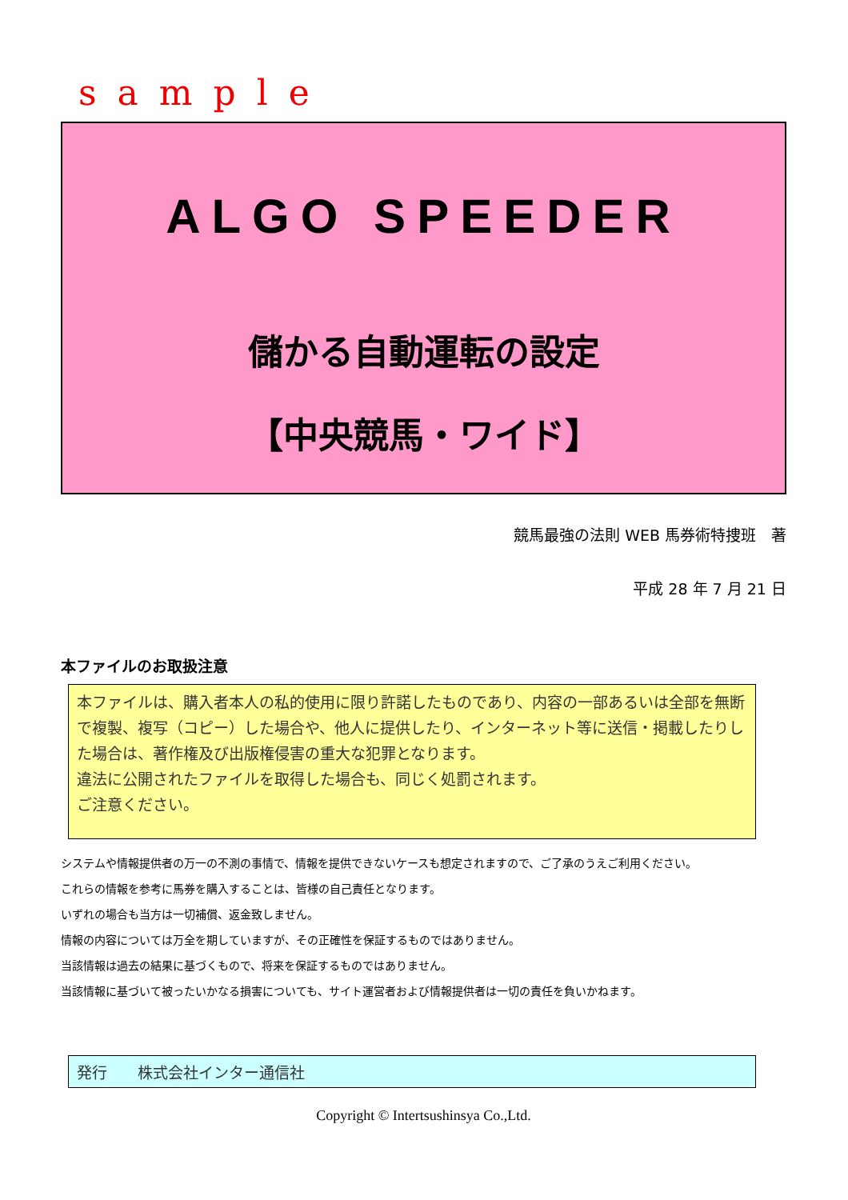sample
ALGO SPEEDER
儲かる自動運転の設定
【中央競馬・ワイド】
競馬最強の法則 WEB 馬券術特捜班　著
平成 28 年 7 月 21 日
本ファイルのお取扱注意
本ファイルは、購入者本人の私的使用に限り許諾したものであり、内容の一部あるいは全部を無断で複製、複写（コピー）した場合や、他人に提供したり、インターネット等に送信・掲載したりした場合は、著作権及び出版権侵害の重大な犯罪となります。
違法に公開されたファイルを取得した場合も、同じく処罰されます。
ご注意ください。
システムや情報提供者の万一の不測の事情で、情報を提供できないケースも想定されますので、ご了承のうえご利用ください。
これらの情報を参考に馬券を購入することは、皆様の自己責任となります。
いずれの場合も当方は一切補償、返金致しません。
情報の内容については万全を期していますが、その正確性を保証するものではありません。
当該情報は過去の結果に基づくもので、将来を保証するものではありません。
当該情報に基づいて被ったいかなる損害についても、サイト運営者および情報提供者は一切の責任を負いかねます。
発行　　株式会社インター通信社
Copyright © Intertsushinsya Co.,Ltd.